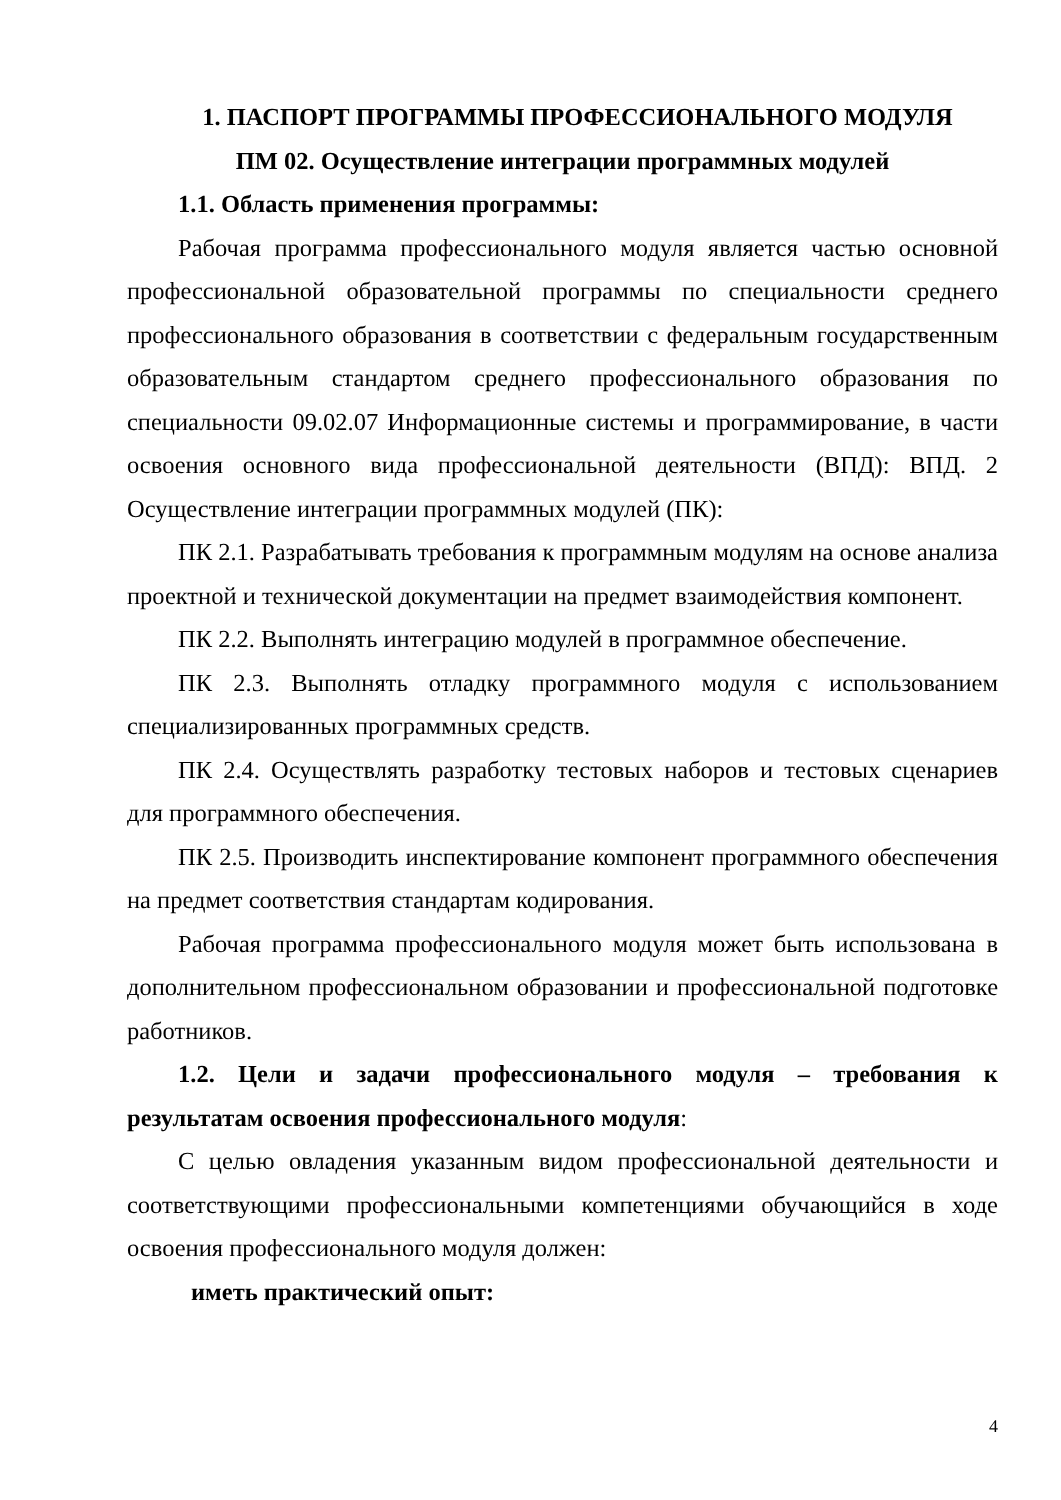1. ПАСПОРТ ПРОГРАММЫ ПРОФЕССИОНАЛЬНОГО МОДУЛЯ
ПМ 02. Осуществление интеграции программных модулей
1.1. Область применения программы:
Рабочая программа профессионального модуля является частью основной профессиональной образовательной программы по специальности среднего профессионального образования в соответствии с федеральным государственным образовательным стандартом среднего профессионального образования по специальности 09.02.07 Информационные системы и программирование, в части освоения основного вида профессиональной деятельности (ВПД): ВПД. 2 Осуществление интеграции программных модулей (ПК):
ПК 2.1. Разрабатывать требования к программным модулям на основе анализа проектной и технической документации на предмет взаимодействия компонент.
ПК 2.2. Выполнять интеграцию модулей в программное обеспечение.
ПК 2.3. Выполнять отладку программного модуля с использованием специализированных программных средств.
ПК 2.4. Осуществлять разработку тестовых наборов и тестовых сценариев для программного обеспечения.
ПК 2.5. Производить инспектирование компонент программного обеспечения на предмет соответствия стандартам кодирования.
Рабочая программа профессионального модуля может быть использована в дополнительном профессиональном образовании и профессиональной подготовке работников.
1.2. Цели и задачи профессионального модуля – требования к результатам освоения профессионального модуля:
С целью овладения указанным видом профессиональной деятельности и соответствующими профессиональными компетенциями обучающийся в ходе освоения профессионального модуля должен:
иметь практический опыт:
4